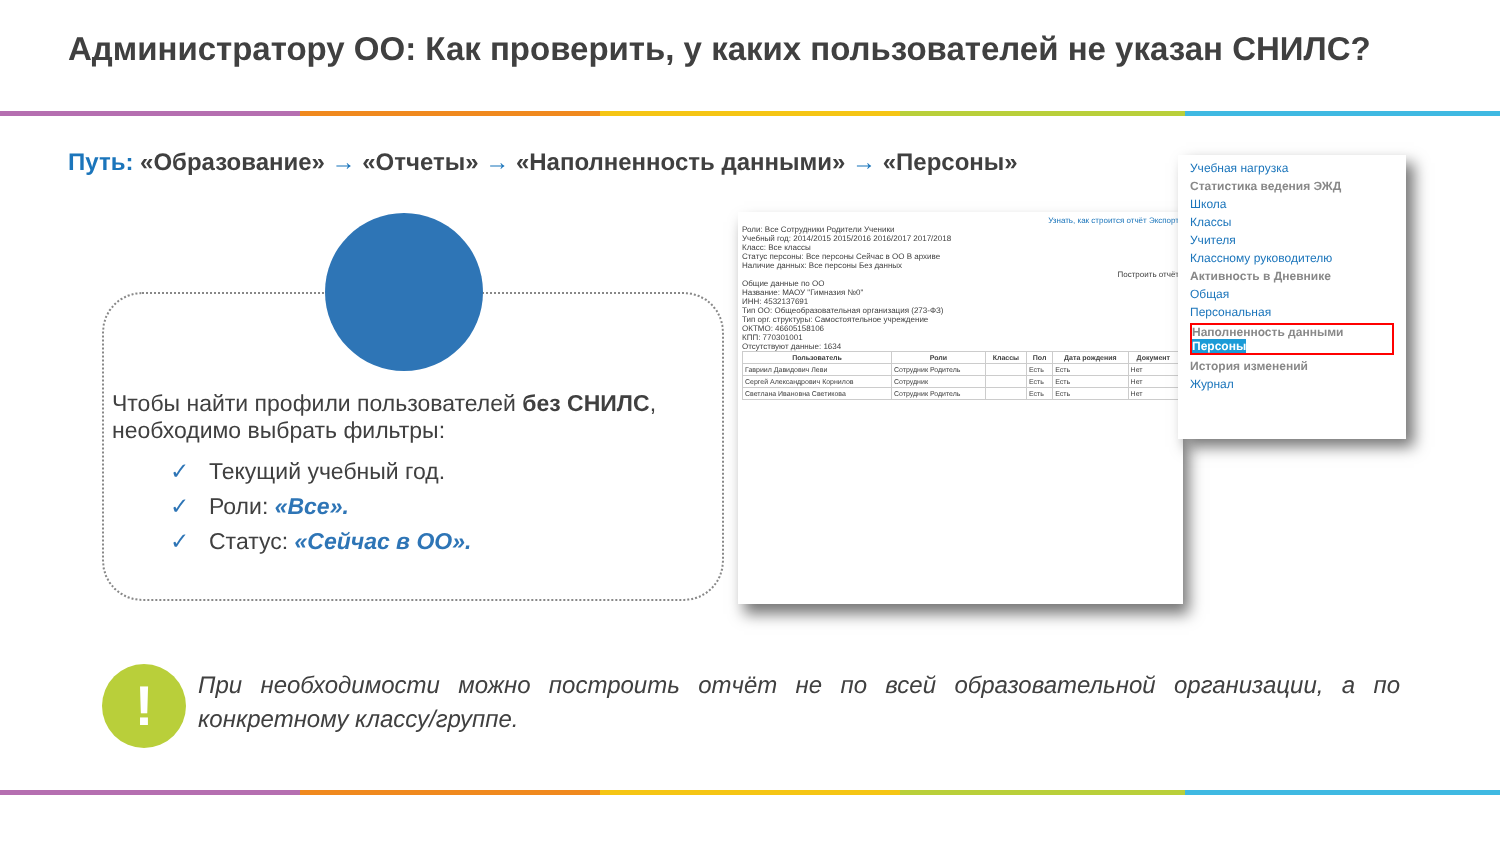Администратору ОО: Как проверить, у каких пользователей не указан СНИЛС?
Путь: «Образование» → «Отчеты» → «Наполненность данными» → «Персоны»
Чтобы найти профили пользователей без СНИЛС, необходимо выбрать фильтры:
✓ Текущий учебный год.
✓ Роли: «Все».
✓ Статус: «Сейчас в ОО».
Узнать, как строится отчёт Экспорт
Роли: Все Сотрудники Родители Ученики
Учебный год: 2014/2015 2015/2016 2016/2017 2017/2018
Класс: Все классы
Статус персоны: Все персоны Сейчас в ОО В архиве
Наличие данных: Все персоны Без данных
Построить отчёт
Общие данные по ОО
Название: МАОУ "Гимназия №0"
ИНН: 4532137691
Тип ОО: Общеобразовательная организация (273-ФЗ)
Тип орг. структуры: Самостоятельное учреждение
ОКТМО: 46605158106
КПП: 770301001
Отсутствуют данные: 1634
| Пользователь | Роли | Классы | Пол | Дата рождения | Документ |
| --- | --- | --- | --- | --- | --- |
| Гавриил Давидович Леви | Сотрудник Родитель | | Есть | Есть | Нет |
| Сергей Александрович Корнилов | Сотрудник | | Есть | Есть | Нет |
| Светлана Ивановна Светикова | Сотрудник Родитель | | Есть | Есть | Нет |
Учебная нагрузка
Статистика ведения ЭЖД
Школа
Классы
Учителя
Классному руководителю
Активность в Дневнике
Общая
Персональная
Наполненность данными
Персоны
История изменений
Журнал
!
При необходимости можно построить отчёт не по всей образовательной организации, а по конкретному классу/группе.